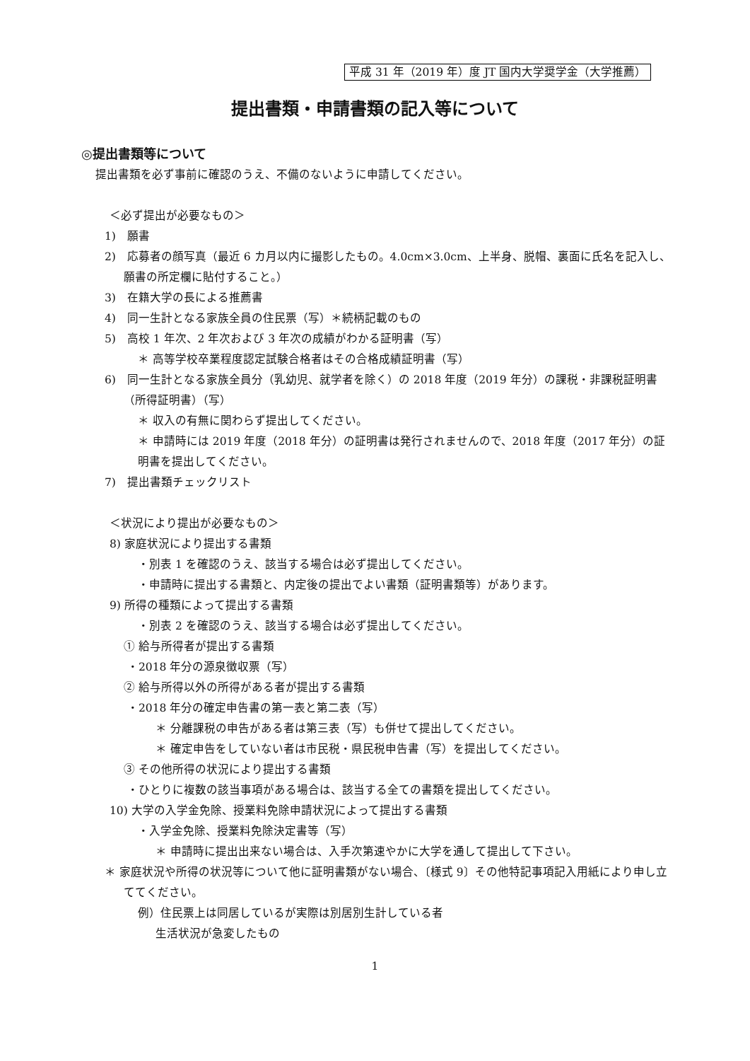平成 31 年（2019 年）度 JT 国内大学奨学金（大学推薦）
提出書類・申請書類の記入等について
◎提出書類等について
提出書類を必ず事前に確認のうえ、不備のないように申請してください。
＜必ず提出が必要なもの＞
1)　願書
2)　応募者の顔写真（最近 6 カ月以内に撮影したもの。4.0cm×3.0cm、上半身、脱帽、裏面に氏名を記入し、願書の所定欄に貼付すること。）
3)　在籍大学の長による推薦書
4)　同一生計となる家族全員の住民票（写）＊続柄記載のもの
5)　高校 1 年次、2 年次および 3 年次の成績がわかる証明書（写）
＊ 高等学校卒業程度認定試験合格者はその合格成績証明書（写）
6)　同一生計となる家族全員分（乳幼児、就学者を除く）の 2018 年度（2019 年分）の課税・非課税証明書（所得証明書）（写）
＊ 収入の有無に関わらず提出してください。
＊ 申請時には 2019 年度（2018 年分）の証明書は発行されませんので、2018 年度（2017 年分）の証明書を提出してください。
7)　提出書類チェックリスト
＜状況により提出が必要なもの＞
8) 家庭状況により提出する書類
・別表 1 を確認のうえ、該当する場合は必ず提出してください。
・申請時に提出する書類と、内定後の提出でよい書類（証明書類等）があります。
9) 所得の種類によって提出する書類
・別表 2 を確認のうえ、該当する場合は必ず提出してください。
① 給与所得者が提出する書類
・2018 年分の源泉徴収票（写）
② 給与所得以外の所得がある者が提出する書類
・2018 年分の確定申告書の第一表と第二表（写）
＊ 分離課税の申告がある者は第三表（写）も併せて提出してください。
＊ 確定申告をしていない者は市民税・県民税申告書（写）を提出してください。
③ その他所得の状況により提出する書類
・ひとりに複数の該当事項がある場合は、該当する全ての書類を提出してください。
10) 大学の入学金免除、授業料免除申請状況によって提出する書類
・入学金免除、授業料免除決定書等（写）
＊ 申請時に提出出来ない場合は、入手次第速やかに大学を通して提出して下さい。
＊ 家庭状況や所得の状況等について他に証明書類がない場合、〔様式 9〕その他特記事項記入用紙により申し立ててください。
例）住民票上は同居しているが実際は別居別生計している者
生活状況が急変したもの
1